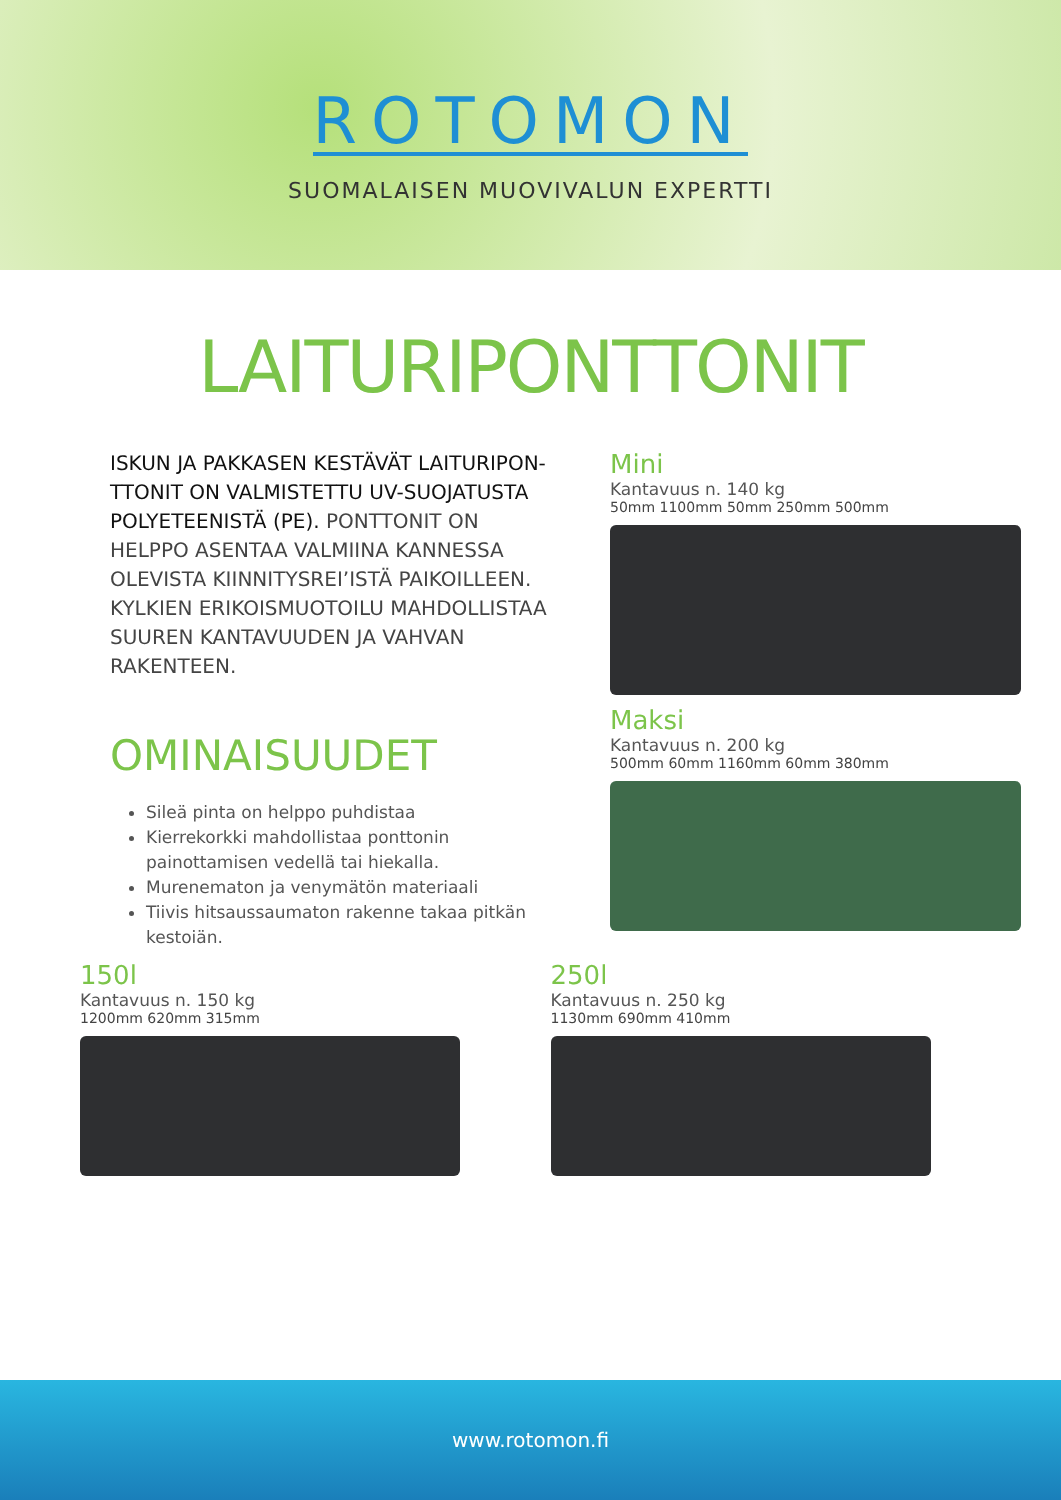ROTOMON
SUOMALAISEN MUOVIVALUN EXPERTTI
LAITURIPONTTONIT
ISKUN JA PAKKASEN KESTÄVÄT LAITURIPON-TTONIT ON VALMISTETTU UV-SUOJATUSTA POLYETEENISTÄ (PE). PONTTONIT ON HELPPO ASENTAA VALMIINA KANNESSA OLEVISTA KIINNITYSREI’ISTÄ PAIKOILLEEN. KYLKIEN ERIKOISMUOTOILU MAHDOLLISTAA SUUREN KANTAVUUDEN JA VAHVAN RAKENTEEN.
OMINAISUUDET
Sileä pinta on helppo puhdistaa
Kierrekorkki mahdollistaa ponttonin painottamisen vedellä tai hiekalla.
Murenematon ja venymätön materiaali
Tiivis hitsaussaumaton rakenne takaa pitkän kestoiän.
Mini
Kantavuus n. 140 kg
50mm 1100mm 50mm 250mm 500mm
Maksi
Kantavuus n. 200 kg
500mm 60mm 1160mm 60mm 380mm
150l
Kantavuus n. 150 kg
1200mm 620mm 315mm
250l
Kantavuus n. 250 kg
1130mm 690mm 410mm
www.rotomon.fi